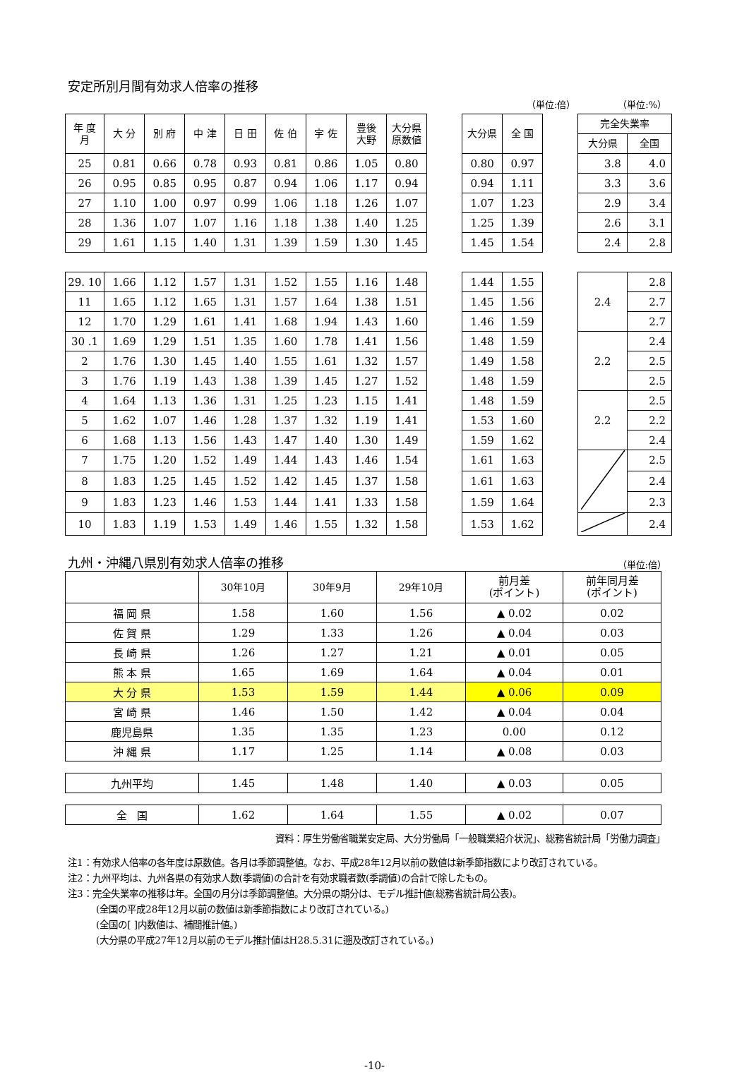安定所別月間有効求人倍率の推移
（単位:倍） （単位:%）
| 年 度 月 | 大 分 | 別 府 | 中 津 | 日 田 | 佐 伯 | 宇 佐 | 豊後 大野 | 大分県 原数値 | | 大分県 | 全 国 | | 完全失業率 | |
| --- | --- | --- | --- | --- | --- | --- | --- | --- | --- | --- | --- | --- | --- | --- |
| | | | | | | | | | | | | | 大分県 | 全国 |
| 25 | 0.81 | 0.66 | 0.78 | 0.93 | 0.81 | 0.86 | 1.05 | 0.80 | | 0.80 | 0.97 | | 3.8 | 4.0 |
| 26 | 0.95 | 0.85 | 0.95 | 0.87 | 0.94 | 1.06 | 1.17 | 0.94 | | 0.94 | 1.11 | | 3.3 | 3.6 |
| 27 | 1.10 | 1.00 | 0.97 | 0.99 | 1.06 | 1.18 | 1.26 | 1.07 | | 1.07 | 1.23 | | 2.9 | 3.4 |
| 28 | 1.36 | 1.07 | 1.07 | 1.16 | 1.18 | 1.38 | 1.40 | 1.25 | | 1.25 | 1.39 | | 2.6 | 3.1 |
| 29 | 1.61 | 1.15 | 1.40 | 1.31 | 1.39 | 1.59 | 1.30 | 1.45 | | 1.45 | 1.54 | | 2.4 | 2.8 |
| 29. 10 | 1.66 | 1.12 | 1.57 | 1.31 | 1.52 | 1.55 | 1.16 | 1.48 | | 1.44 | 1.55 | | 2.4 | 2.8 |
| 11 | 1.65 | 1.12 | 1.65 | 1.31 | 1.57 | 1.64 | 1.38 | 1.51 | | 1.45 | 1.56 | | | 2.7 |
| 12 | 1.70 | 1.29 | 1.61 | 1.41 | 1.68 | 1.94 | 1.43 | 1.60 | | 1.46 | 1.59 | | | 2.7 |
| 30 .1 | 1.69 | 1.29 | 1.51 | 1.35 | 1.60 | 1.78 | 1.41 | 1.56 | | 1.48 | 1.59 | | 2.2 | 2.4 |
| 2 | 1.76 | 1.30 | 1.45 | 1.40 | 1.55 | 1.61 | 1.32 | 1.57 | | 1.49 | 1.58 | | | 2.5 |
| 3 | 1.76 | 1.19 | 1.43 | 1.38 | 1.39 | 1.45 | 1.27 | 1.52 | | 1.48 | 1.59 | | | 2.5 |
| 4 | 1.64 | 1.13 | 1.36 | 1.31 | 1.25 | 1.23 | 1.15 | 1.41 | | 1.48 | 1.59 | | 2.2 | 2.5 |
| 5 | 1.62 | 1.07 | 1.46 | 1.28 | 1.37 | 1.32 | 1.19 | 1.41 | | 1.53 | 1.60 | | | 2.2 |
| 6 | 1.68 | 1.13 | 1.56 | 1.43 | 1.47 | 1.40 | 1.30 | 1.49 | | 1.59 | 1.62 | | | 2.4 |
| 7 | 1.75 | 1.20 | 1.52 | 1.49 | 1.44 | 1.43 | 1.46 | 1.54 | | 1.61 | 1.63 | | | 2.5 |
| 8 | 1.83 | 1.25 | 1.45 | 1.52 | 1.42 | 1.45 | 1.37 | 1.58 | | 1.61 | 1.63 | | | 2.4 |
| 9 | 1.83 | 1.23 | 1.46 | 1.53 | 1.44 | 1.41 | 1.33 | 1.58 | | 1.59 | 1.64 | | | 2.3 |
| 10 | 1.83 | 1.19 | 1.53 | 1.49 | 1.46 | 1.55 | 1.32 | 1.58 | | 1.53 | 1.62 | | | 2.4 |
九州・沖縄八県別有効求人倍率の推移
（単位:倍）
| | 30年10月 | 30年9月 | 29年10月 | 前月差 (ポイント) | 前年同月差 (ポイント) |
| --- | --- | --- | --- | --- | --- |
| 福 岡 県 | 1.58 | 1.60 | 1.56 | ▲ 0.02 | 0.02 |
| 佐 賀 県 | 1.29 | 1.33 | 1.26 | ▲ 0.04 | 0.03 |
| 長 崎 県 | 1.26 | 1.27 | 1.21 | ▲ 0.01 | 0.05 |
| 熊 本 県 | 1.65 | 1.69 | 1.64 | ▲ 0.04 | 0.01 |
| 大 分 県 | 1.53 | 1.59 | 1.44 | ▲ 0.06 | 0.09 |
| 宮 崎 県 | 1.46 | 1.50 | 1.42 | ▲ 0.04 | 0.04 |
| 鹿児島県 | 1.35 | 1.35 | 1.23 | 0.00 | 0.12 |
| 沖 縄 県 | 1.17 | 1.25 | 1.14 | ▲ 0.08 | 0.03 |
| 九州平均 | 1.45 | 1.48 | 1.40 | ▲ 0.03 | 0.05 |
| 全 国 | 1.62 | 1.64 | 1.55 | ▲ 0.02 | 0.07 |
資料：厚生労働省職業安定局、大分労働局「一般職業紹介状況」、総務省統計局「労働力調査」
注1：有効求人倍率の各年度は原数値。各月は季節調整値。なお、平成28年12月以前の数値は新季節指数により改訂されている。
注2：九州平均は、九州各県の有効求人数(季調値)の合計を有効求職者数(季調値)の合計で除したもの。
注3：完全失業率の推移は年。全国の月分は季節調整値。大分県の期分は、モデル推計値(総務省統計局公表)。
(全国の平成28年12月以前の数値は新季節指数により改訂されている。)
(全国の[ ]内数値は、補間推計値。)
(大分県の平成27年12月以前のモデル推計値はH28.5.31に遡及改訂されている。)
-10-